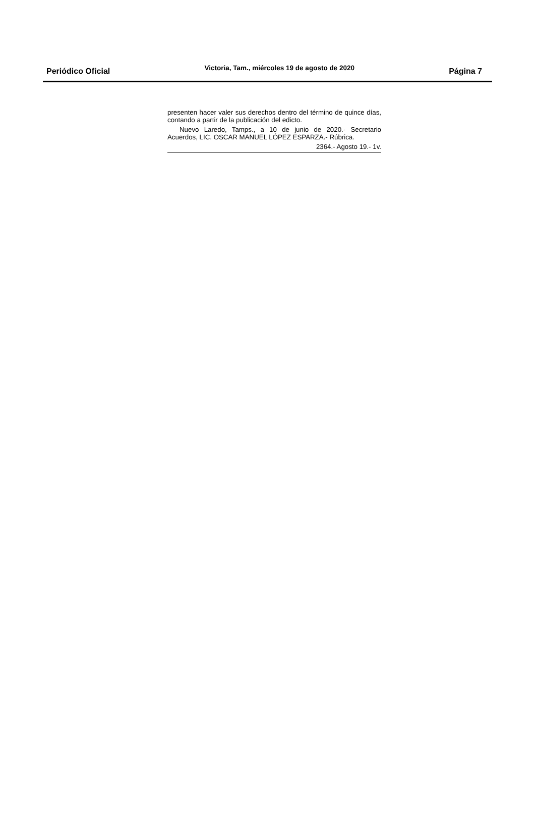Periódico Oficial Victoria, Tam., miércoles 19 de agosto de 2020 Página 7
presenten hacer valer sus derechos dentro del término de quince días, contando a partir de la publicación del edicto.
Nuevo Laredo, Tamps., a 10 de junio de 2020.- Secretario Acuerdos, LIC. OSCAR MANUEL LÓPEZ ESPARZA.- Rúbrica.
2364.- Agosto 19.- 1v.